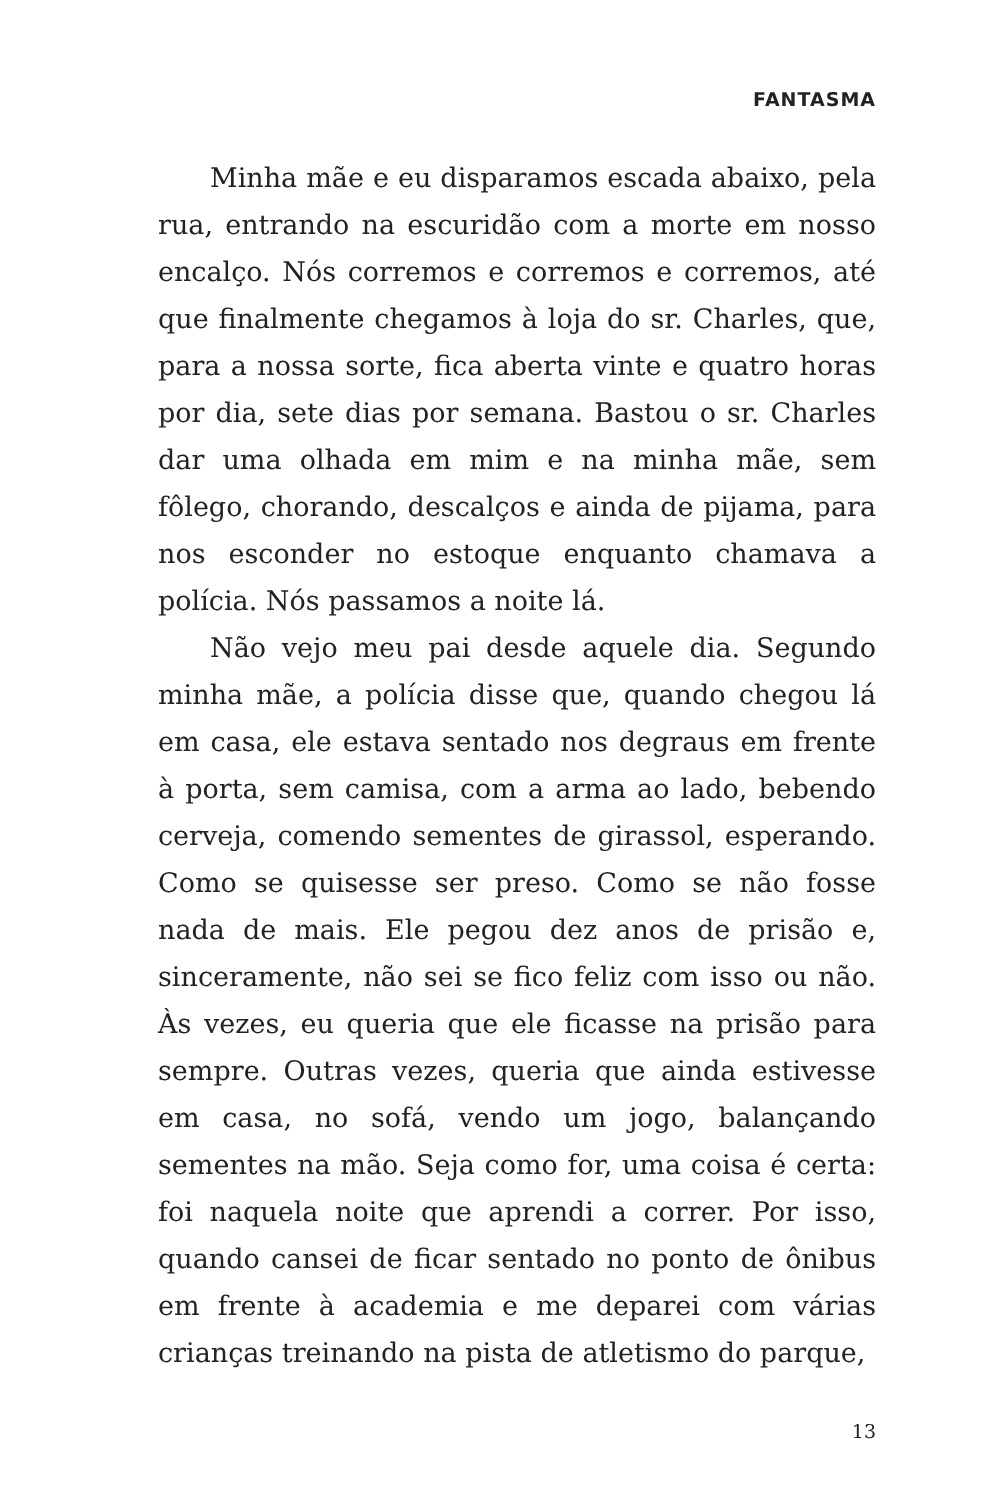FANTASMA
Minha mãe e eu disparamos escada abaixo, pela rua, entrando na escuridão com a morte em nosso encalço. Nós corremos e corremos e corremos, até que finalmente chegamos à loja do sr. Charles, que, para a nossa sorte, fica aberta vinte e quatro horas por dia, sete dias por semana. Bastou o sr. Charles dar uma olhada em mim e na minha mãe, sem fôlego, chorando, descalços e ainda de pijama, para nos esconder no estoque enquanto chamava a polícia. Nós passamos a noite lá.
Não vejo meu pai desde aquele dia. Segundo minha mãe, a polícia disse que, quando chegou lá em casa, ele estava sentado nos degraus em frente à porta, sem camisa, com a arma ao lado, bebendo cerveja, comendo sementes de girassol, esperando. Como se quisesse ser preso. Como se não fosse nada de mais. Ele pegou dez anos de prisão e, sinceramente, não sei se fico feliz com isso ou não. Às vezes, eu queria que ele ficasse na prisão para sempre. Outras vezes, queria que ainda estivesse em casa, no sofá, vendo um jogo, balançando sementes na mão. Seja como for, uma coisa é certa: foi naquela noite que aprendi a correr. Por isso, quando cansei de ficar sentado no ponto de ônibus em frente à academia e me deparei com várias crianças treinando na pista de atletismo do parque,
13